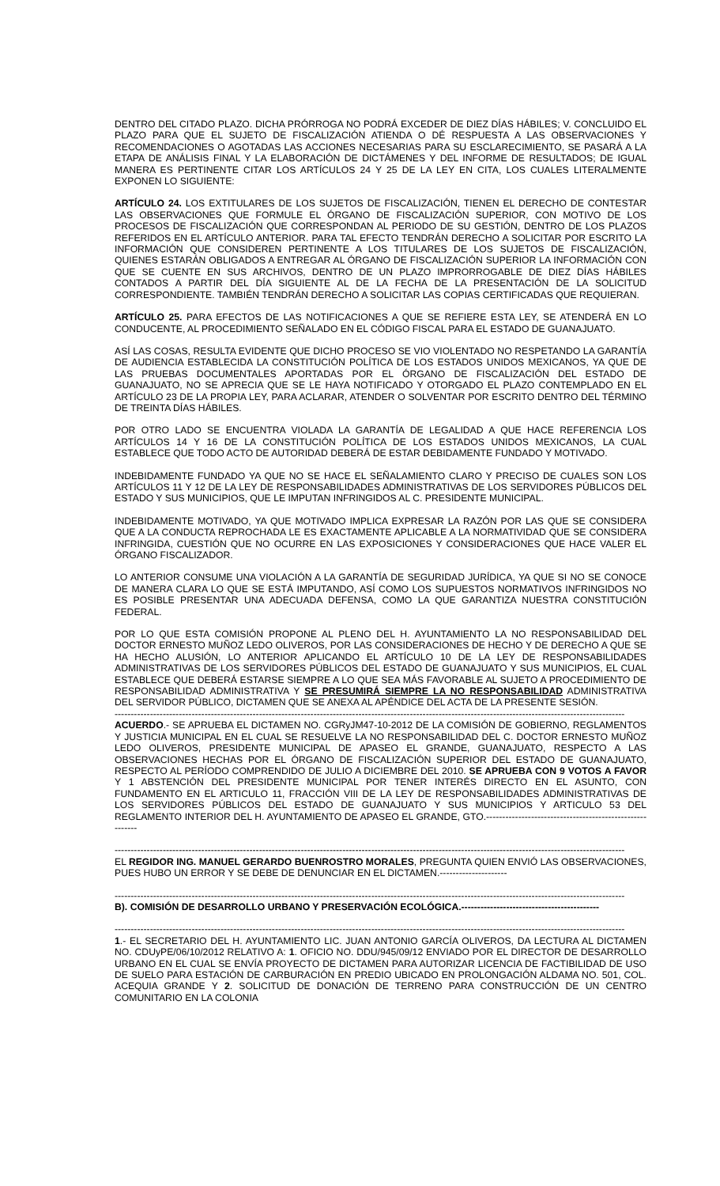DENTRO DEL CITADO PLAZO. DICHA PRÓRROGA NO PODRÁ EXCEDER DE DIEZ DÍAS HÁBILES; V. CONCLUIDO EL PLAZO PARA QUE EL SUJETO DE FISCALIZACIÓN ATIENDA O DÉ RESPUESTA A LAS OBSERVACIONES Y RECOMENDACIONES O AGOTADAS LAS ACCIONES NECESARIAS PARA SU ESCLARECIMIENTO, SE PASARÁ A LA ETAPA DE ANÁLISIS FINAL Y LA ELABORACIÓN DE DICTÁMENES Y DEL INFORME DE RESULTADOS; DE IGUAL MANERA ES PERTINENTE CITAR LOS ARTÍCULOS 24 Y 25 DE LA LEY EN CITA, LOS CUALES LITERALMENTE EXPONEN LO SIGUIENTE:
ARTÍCULO 24. LOS EXTITULARES DE LOS SUJETOS DE FISCALIZACIÓN, TIENEN EL DERECHO DE CONTESTAR LAS OBSERVACIONES QUE FORMULE EL ÓRGANO DE FISCALIZACIÓN SUPERIOR, CON MOTIVO DE LOS PROCESOS DE FISCALIZACIÓN QUE CORRESPONDAN AL PERIODO DE SU GESTIÓN, DENTRO DE LOS PLAZOS REFERIDOS EN EL ARTÍCULO ANTERIOR. PARA TAL EFECTO TENDRÁN DERECHO A SOLICITAR POR ESCRITO LA INFORMACIÓN QUE CONSIDEREN PERTINENTE A LOS TITULARES DE LOS SUJETOS DE FISCALIZACIÓN, QUIENES ESTARÁN OBLIGADOS A ENTREGAR AL ÓRGANO DE FISCALIZACIÓN SUPERIOR LA INFORMACIÓN CON QUE SE CUENTE EN SUS ARCHIVOS, DENTRO DE UN PLAZO IMPRORROGABLE DE DIEZ DÍAS HÁBILES CONTADOS A PARTIR DEL DÍA SIGUIENTE AL DE LA FECHA DE LA PRESENTACIÓN DE LA SOLICITUD CORRESPONDIENTE. TAMBIÉN TENDRÁN DERECHO A SOLICITAR LAS COPIAS CERTIFICADAS QUE REQUIERAN.
ARTÍCULO 25. PARA EFECTOS DE LAS NOTIFICACIONES A QUE SE REFIERE ESTA LEY, SE ATENDERÁ EN LO CONDUCENTE, AL PROCEDIMIENTO SEÑALADO EN EL CÓDIGO FISCAL PARA EL ESTADO DE GUANAJUATO.
ASÍ LAS COSAS, RESULTA EVIDENTE QUE DICHO PROCESO SE VIO VIOLENTADO NO RESPETANDO LA GARANTÍA DE AUDIENCIA ESTABLECIDA LA CONSTITUCIÓN POLÍTICA DE LOS ESTADOS UNIDOS MEXICANOS, YA QUE DE LAS PRUEBAS DOCUMENTALES APORTADAS POR EL ÓRGANO DE FISCALIZACIÓN DEL ESTADO DE GUANAJUATO, NO SE APRECIA QUE SE LE HAYA NOTIFICADO Y OTORGADO EL PLAZO CONTEMPLADO EN EL ARTÍCULO 23 DE LA PROPIA LEY, PARA ACLARAR, ATENDER O SOLVENTAR POR ESCRITO DENTRO DEL TÉRMINO DE TREINTA DÍAS HÁBILES.
POR OTRO LADO SE ENCUENTRA VIOLADA LA GARANTÍA DE LEGALIDAD A QUE HACE REFERENCIA LOS ARTÍCULOS 14 Y 16 DE LA CONSTITUCIÓN POLÍTICA DE LOS ESTADOS UNIDOS MEXICANOS, LA CUAL ESTABLECE QUE TODO ACTO DE AUTORIDAD DEBERÁ DE ESTAR DEBIDAMENTE FUNDADO Y MOTIVADO.
INDEBIDAMENTE FUNDADO YA QUE NO SE HACE EL SEÑALAMIENTO CLARO Y PRECISO DE CUALES SON LOS ARTÍCULOS 11 Y 12 DE LA LEY DE RESPONSABILIDADES ADMINISTRATIVAS DE LOS SERVIDORES PÚBLICOS DEL ESTADO Y SUS MUNICIPIOS, QUE LE IMPUTAN INFRINGIDOS AL C. PRESIDENTE MUNICIPAL.
INDEBIDAMENTE MOTIVADO, YA QUE MOTIVADO IMPLICA EXPRESAR LA RAZÓN POR LAS QUE SE CONSIDERA QUE A LA CONDUCTA REPROCHADA LE ES EXACTAMENTE APLICABLE A LA NORMATIVIDAD QUE SE CONSIDERA INFRINGIDA, CUESTIÓN QUE NO OCURRE EN LAS EXPOSICIONES Y CONSIDERACIONES QUE HACE VALER EL ÓRGANO FISCALIZADOR.
LO ANTERIOR CONSUME UNA VIOLACIÓN A LA GARANTÍA DE SEGURIDAD JURÍDICA, YA QUE SI NO SE CONOCE DE MANERA CLARA LO QUE SE ESTÁ IMPUTANDO, ASÍ COMO LOS SUPUESTOS NORMATIVOS INFRINGIDOS NO ES POSIBLE PRESENTAR UNA ADECUADA DEFENSA, COMO LA QUE GARANTIZA NUESTRA CONSTITUCIÓN FEDERAL.
POR LO QUE ESTA COMISIÓN PROPONE AL PLENO DEL H. AYUNTAMIENTO LA NO RESPONSABILIDAD DEL DOCTOR ERNESTO MUÑOZ LEDO OLIVEROS, POR LAS CONSIDERACIONES DE HECHO Y DE DERECHO A QUE SE HA HECHO ALUSIÓN, LO ANTERIOR APLICANDO EL ARTÍCULO 10 DE LA LEY DE RESPONSABILIDADES ADMINISTRATIVAS DE LOS SERVIDORES PÚBLICOS DEL ESTADO DE GUANAJUATO Y SUS MUNICIPIOS, EL CUAL ESTABLECE QUE DEBERÁ ESTARSE SIEMPRE A LO QUE SEA MÁS FAVORABLE AL SUJETO A PROCEDIMIENTO DE RESPONSABILIDAD ADMINISTRATIVA Y SE PRESUMIRÁ SIEMPRE LA NO RESPONSABILIDAD ADMINISTRATIVA DEL SERVIDOR PÚBLICO, DICTAMEN QUE SE ANEXA AL APÉNDICE DEL ACTA DE LA PRESENTE SESIÓN.
---------------------------------------------------------------------------------------------------------------------------------------------------------------
ACUERDO.- SE APRUEBA EL DICTAMEN NO. CGRyJM47-10-2012 DE LA COMISIÓN DE GOBIERNO, REGLAMENTOS Y JUSTICIA MUNICIPAL EN EL CUAL SE RESUELVE LA NO RESPONSABILIDAD DEL C. DOCTOR ERNESTO MUÑOZ LEDO OLIVEROS, PRESIDENTE MUNICIPAL DE APASEO EL GRANDE, GUANAJUATO, RESPECTO A LAS OBSERVACIONES HECHAS POR EL ÓRGANO DE FISCALIZACIÓN SUPERIOR DEL ESTADO DE GUANAJUATO, RESPECTO AL PERÍODO COMPRENDIDO DE JULIO A DICIEMBRE DEL 2010. SE APRUEBA CON 9 VOTOS A FAVOR Y 1 ABSTENCIÓN DEL PRESIDENTE MUNICIPAL POR TENER INTERÉS DIRECTO EN EL ASUNTO, CON FUNDAMENTO EN EL ARTICULO 11, FRACCIÓN VIII DE LA LEY DE RESPONSABILIDADES ADMINISTRATIVAS DE LOS SERVIDORES PÚBLICOS DEL ESTADO DE GUANAJUATO Y SUS MUNICIPIOS Y ARTICULO 53 DEL REGLAMENTO INTERIOR DEL H. AYUNTAMIENTO DE APASEO EL GRANDE, GTO.---------------------------------------------------------
---------------------------------------------------------------------------------------------------------------------------------------------------------------
EL REGIDOR ING. MANUEL GERARDO BUENROSTRO MORALES, PREGUNTA QUIEN ENVIÓ LAS OBSERVACIONES, PUES HUBO UN ERROR Y SE DEBE DE DENUNCIAR EN EL DICTAMEN.---------------------
---------------------------------------------------------------------------------------------------------------------------------------------------------------
B). COMISIÓN DE DESARROLLO URBANO Y PRESERVACIÓN ECOLÓGICA.-------------------------------------------
---------------------------------------------------------------------------------------------------------------------------------------------------------------
1.- EL SECRETARIO DEL H. AYUNTAMIENTO LIC. JUAN ANTONIO GARCÍA OLIVEROS, DA LECTURA AL DICTAMEN NO. CDUyPE/06/10/2012 RELATIVO A: 1. OFICIO NO. DDU/945/09/12 ENVIADO POR EL DIRECTOR DE DESARROLLO URBANO EN EL CUAL SE ENVÍA PROYECTO DE DICTAMEN PARA AUTORIZAR LICENCIA DE FACTIBILIDAD DE USO DE SUELO PARA ESTACIÓN DE CARBURACIÓN EN PREDIO UBICADO EN PROLONGACIÓN ALDAMA NO. 501, COL. ACEQUIA GRANDE Y 2. SOLICITUD DE DONACIÓN DE TERRENO PARA CONSTRUCCIÓN DE UN CENTRO COMUNITARIO EN LA COLONIA